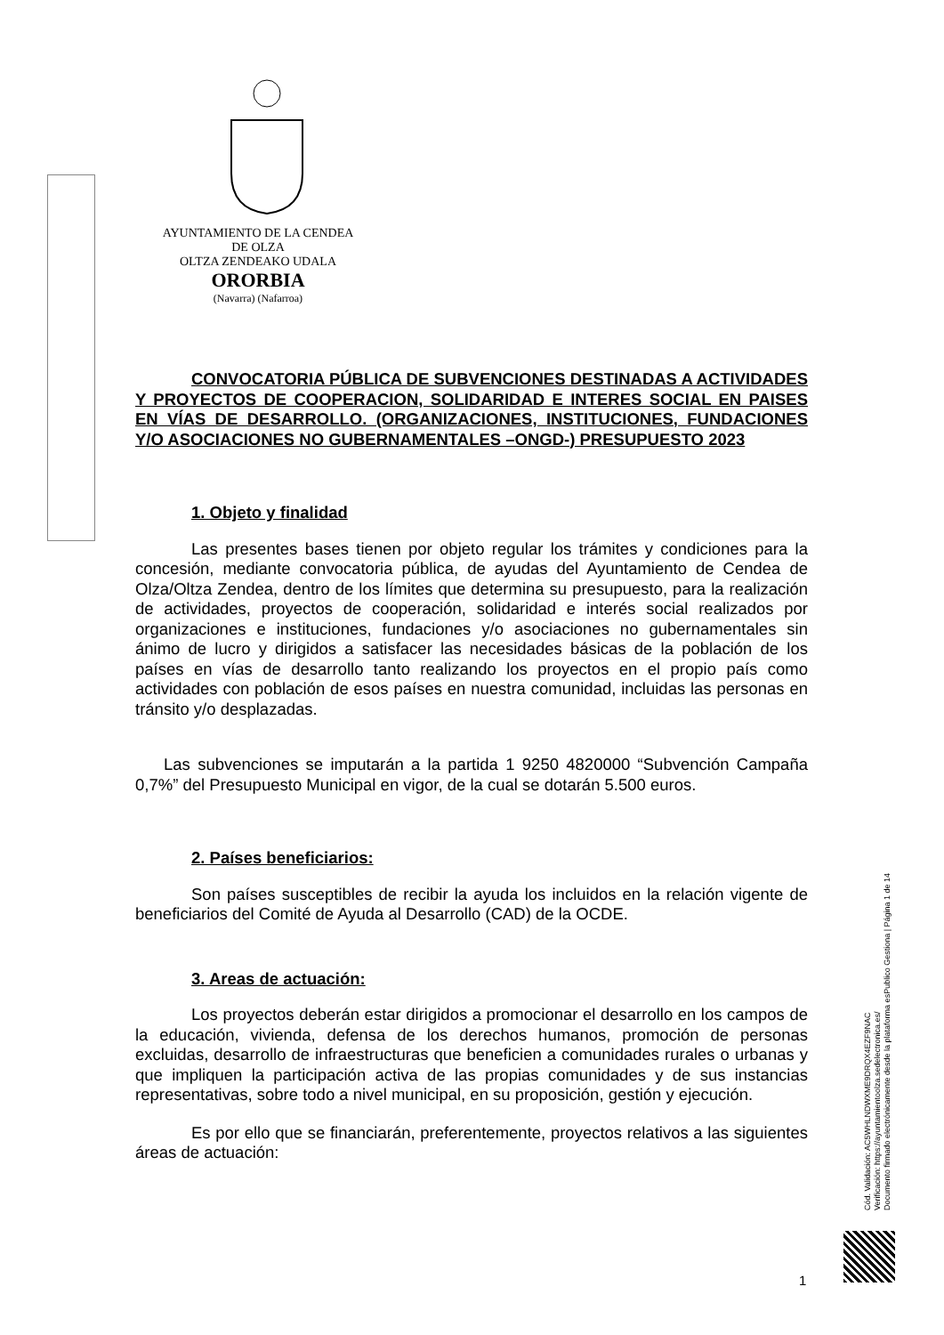AYUNTAMIENTO DE LA CENDEA DE OLZA
OLTZA ZENDEAKO UDALA
ORORBIA
(Navarra) (Nafarroa)
CONVOCATORIA PÚBLICA DE SUBVENCIONES DESTINADAS A ACTIVIDADES Y PROYECTOS DE COOPERACION, SOLIDARIDAD E INTERES SOCIAL EN PAISES EN VÍAS DE DESARROLLO. (ORGANIZACIONES, INSTITUCIONES, FUNDACIONES Y/O ASOCIACIONES NO GUBERNAMENTALES –ONGD-) PRESUPUESTO 2023
1. Objeto y finalidad
Las presentes bases tienen por objeto regular los trámites y condiciones para la concesión, mediante convocatoria pública, de ayudas del Ayuntamiento de Cendea de Olza/Oltza Zendea, dentro de los límites que determina su presupuesto, para la realización de actividades, proyectos de cooperación, solidaridad e interés social realizados por organizaciones e instituciones, fundaciones y/o asociaciones no gubernamentales sin ánimo de lucro y dirigidos a satisfacer las necesidades básicas de la población de los países en vías de desarrollo tanto realizando los proyectos en el propio país como actividades con población de esos países en nuestra comunidad, incluidas las personas en tránsito y/o desplazadas.
Las subvenciones se imputarán a la partida 1 9250 4820000 “Subvención Campaña 0,7%” del Presupuesto Municipal en vigor, de la cual se dotarán 5.500 euros.
2. Países beneficiarios:
Son países susceptibles de recibir la ayuda los incluidos en la relación vigente de beneficiarios del Comité de Ayuda al Desarrollo (CAD) de la OCDE.
3. Areas de actuación:
Los proyectos deberán estar dirigidos a promocionar el desarrollo en los campos de la educación, vivienda, defensa de los derechos humanos, promoción de personas excluidas, desarrollo de infraestructuras que beneficien a comunidades rurales o urbanas y que impliquen la participación activa de las propias comunidades y de sus instancias representativas, sobre todo a nivel municipal, en su proposición, gestión y ejecución.
Es por ello que se financiarán, preferentemente, proyectos relativos a las siguientes áreas de actuación:
Cód. Validación: AC5WHLNDWXME9DRQX4EZF9NAC
Verificación: https://ayuntamientoolza.sedelectronica.es/
Documento firmado electrónicamente desde la plataforma esPublico Gestiona | Página 1 de 14
1